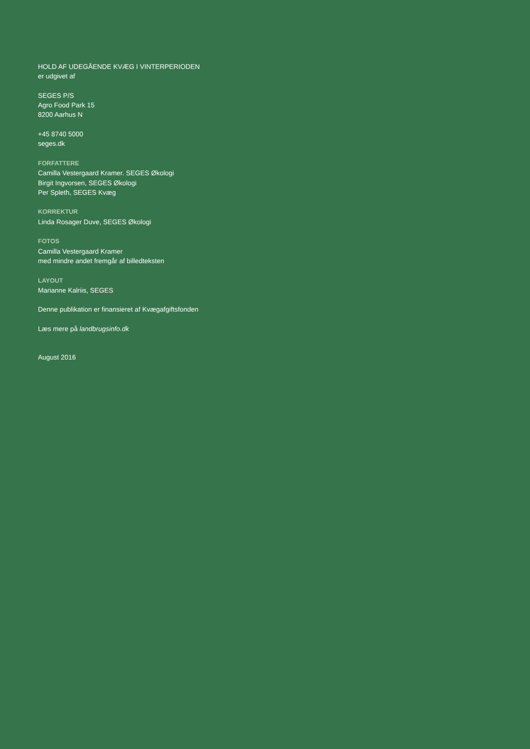HOLD AF UDEGÅENDE KVÆG I VINTERPERIODEN
er udgivet af
SEGES P/S
Agro Food Park 15
8200 Aarhus N
+45 8740 5000
seges.dk
FORFATTERE
Camilla Vestergaard Kramer. SEGES Økologi
Birgit Ingvorsen, SEGES Økologi
Per Spleth, SEGES Kvæg
KORREKTUR
Linda Rosager Duve, SEGES Økologi
FOTOS
Camilla Vestergaard Kramer
med mindre andet fremgår af billedteksten
LAYOUT
Marianne Kalriis, SEGES
Denne publikation er finansieret af Kvægafgiftsfonden
Læs mere på landbrugsinfo.dk
August 2016